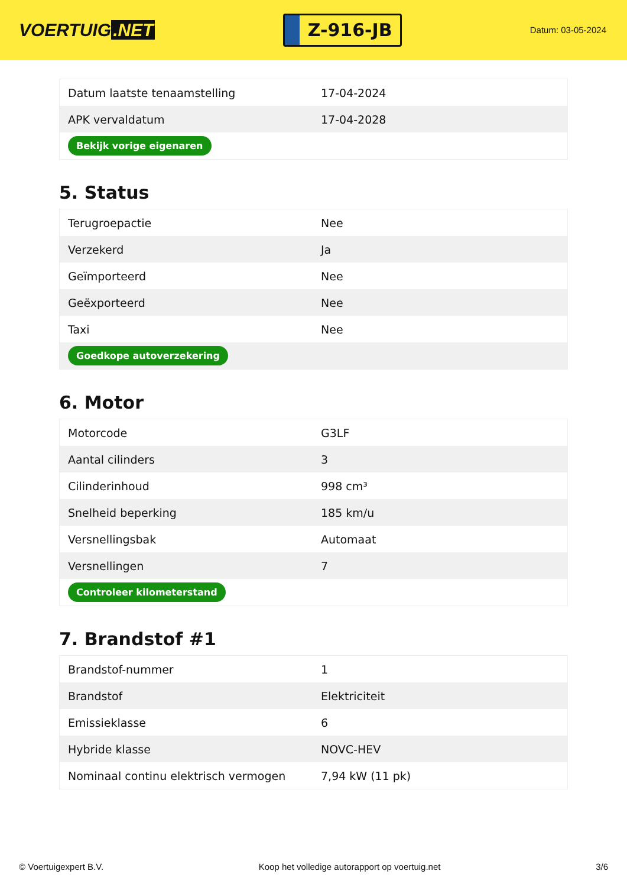VOERTUIG.NET
Z-916-JB
Datum: 03-05-2024
| Datum laatste tenaamstelling | 17-04-2024 |
| APK vervaldatum | 17-04-2028 |
| Bekijk vorige eigenaren | |
5. Status
| Terugroepactie | Nee |
| Verzekerd | Ja |
| Geïmporteerd | Nee |
| Geëxporteerd | Nee |
| Taxi | Nee |
| Goedkope autoverzekering | |
6. Motor
| Motorcode | G3LF |
| Aantal cilinders | 3 |
| Cilinderinhoud | 998 cm³ |
| Snelheid beperking | 185 km/u |
| Versnellingsbak | Automaat |
| Versnellingen | 7 |
| Controleer kilometerstand | |
7. Brandstof #1
| Brandstof-nummer | 1 |
| Brandstof | Elektriciteit |
| Emissieklasse | 6 |
| Hybride klasse | NOVC-HEV |
| Nominaal continu elektrisch vermogen | 7,94 kW (11 pk) |
© Voertuigexpert B.V. Koop het volledige autorapport op voertuig.net 3/6